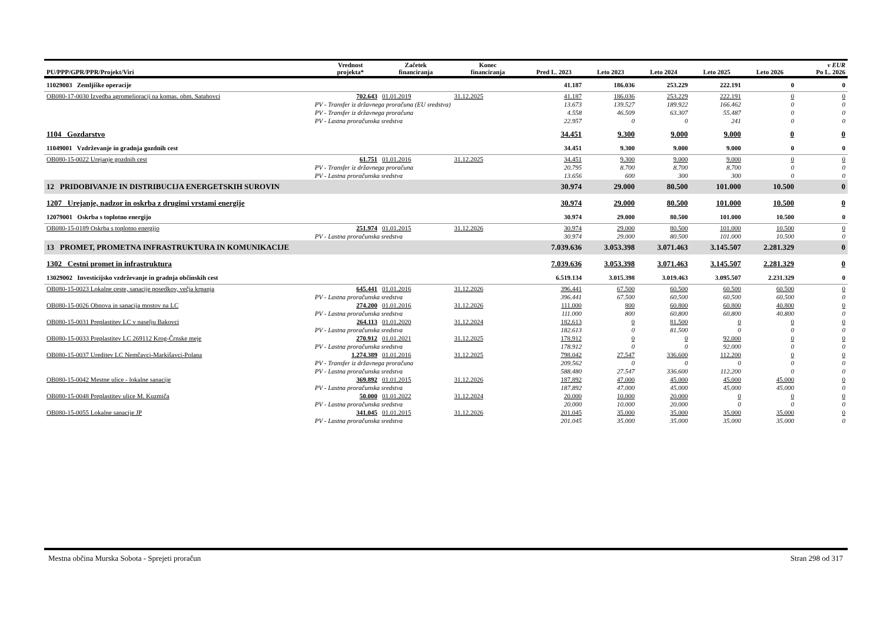| PU/PPP/GPR/PPR/Projekt/Viri | | Vrednost projekta* | Začetek financiranja | Konec financiranja | Pred L. 2023 | Leto 2023 | Leto 2024 | Leto 2025 | Leto 2026 | v EUR Po L. 2026 |
| --- | --- | --- | --- | --- | --- | --- | --- | --- | --- | --- |
| 11029003 Zemljiške operacije | | | | | 41.187 | 186.036 | 253.229 | 222.191 | 0 | 0 |
| OB080-17-0030 Izvedba agromelioracij na komas. obm. Satahovci | | 702.643 | 01.01.2019 | 31.12.2025 | 41.187 | 186.036 | 253.229 | 222.191 | 0 | 0 |
| | PV - Transfer iz državnega proračuna (EU sredstva) | | | | 13.673 | 139.527 | 189.922 | 166.462 | 0 | 0 |
| | PV - Transfer iz državnega proračuna | | | | 4.558 | 46.509 | 63.307 | 55.487 | 0 | 0 |
| | PV - Lastna proračunska sredstva | | | | 22.957 | 0 | 0 | 241 | 0 | 0 |
| 1104 Gozdarstvo | | | | | 34.451 | 9.300 | 9.000 | 9.000 | 0 | 0 |
| 11049001 Vzdrževanje in gradnja gozdnih cest | | | | | 34.451 | 9.300 | 9.000 | 9.000 | 0 | 0 |
| OB080-15-0022 Urejanje gozdnih cest | | 61.751 | 01.01.2016 | 31.12.2025 | 34.451 | 9.300 | 9.000 | 9.000 | 0 | 0 |
| | PV - Transfer iz državnega proračuna | | | | 20.795 | 8.700 | 8.700 | 8.700 | 0 | 0 |
| | PV - Lastna proračunska sredstva | | | | 13.656 | 600 | 300 | 300 | 0 | 0 |
| 12 PRIDOBIVANJE IN DISTRIBUCIJA ENERGETSKIH SUROVIN | | | | | 30.974 | 29.000 | 80.500 | 101.000 | 10.500 | 0 |
| 1207 Urejanje, nadzor in oskrba z drugimi vrstami energije | | | | | 30.974 | 29.000 | 80.500 | 101.000 | 10.500 | 0 |
| 12079001 Oskrba s toplotno energijo | | | | | 30.974 | 29.000 | 80.500 | 101.000 | 10.500 | 0 |
| OB080-15-0189 Oskrba s toplotno energijo | | 251.974 | 01.01.2015 | 31.12.2026 | 30.974 | 29.000 | 80.500 | 101.000 | 10.500 | 0 |
| | PV - Lastna proračunska sredstva | | | | 30.974 | 29.000 | 80.500 | 101.000 | 10.500 | 0 |
| 13 PROMET, PROMETNA INFRASTRUKTURA IN KOMUNIKACIJE | | | | | 7.039.636 | 3.053.398 | 3.071.463 | 3.145.507 | 2.281.329 | 0 |
| 1302 Cestni promet in infrastruktura | | | | | 7.039.636 | 3.053.398 | 3.071.463 | 3.145.507 | 2.281.329 | 0 |
| 13029002 Investicijsko vzdrževanje in gradnja občinskih cest | | | | | 6.519.134 | 3.015.398 | 3.019.463 | 3.095.507 | 2.231.329 | 0 |
| OB080-15-0023 Lokalne ceste, sanacije posedkov, večja krpanja | | 645.441 | 01.01.2016 | 31.12.2026 | 396.441 | 67.500 | 60.500 | 60.500 | 60.500 | 0 |
| | PV - Lastna proračunska sredstva | | | | 396.441 | 67.500 | 60.500 | 60.500 | 60.500 | 0 |
| OB080-15-0026 Obnova in sanacija mostov na LC | | 274.200 | 01.01.2016 | 31.12.2026 | 111.000 | 800 | 60.800 | 60.800 | 40.800 | 0 |
| | PV - Lastna proračunska sredstva | | | | 111.000 | 800 | 60.800 | 60.800 | 40.800 | 0 |
| OB080-15-0031 Preplastitev LC v naselju Bakovci | | 264.113 | 01.01.2020 | 31.12.2024 | 182.613 | 0 | 81.500 | 0 | 0 | 0 |
| | PV - Lastna proračunska sredstva | | | | 182.613 | 0 | 81.500 | 0 | 0 | 0 |
| OB080-15-0033 Preplastitev LC 269112 Krog-Črnske meje | | 270.912 | 01.01.2021 | 31.12.2025 | 178.912 | 0 | 0 | 92.000 | 0 | 0 |
| | PV - Lastna proračunska sredstva | | | | 178.912 | 0 | 0 | 92.000 | 0 | 0 |
| OB080-15-0037 Ureditev LC Nemčavci-Markišavci-Polana | | 1.274.389 | 01.01.2016 | 31.12.2025 | 798.042 | 27.547 | 336.600 | 112.200 | 0 | 0 |
| | PV - Transfer iz državnega proračuna | | | | 209.562 | 0 | 0 | 0 | 0 | 0 |
| | PV - Lastna proračunska sredstva | | | | 588.480 | 27.547 | 336.600 | 112.200 | 0 | 0 |
| OB080-15-0042 Mestne ulice - lokalne sanacije | | 369.892 | 01.01.2015 | 31.12.2026 | 187.892 | 47.000 | 45.000 | 45.000 | 45.000 | 0 |
| | PV - Lastna proračunska sredstva | | | | 187.892 | 47.000 | 45.000 | 45.000 | 45.000 | 0 |
| OB080-15-0048 Preplastitev ulice M. Kuzmiča | | 50.000 | 01.01.2022 | 31.12.2024 | 20.000 | 10.000 | 20.000 | 0 | 0 | 0 |
| | PV - Lastna proračunska sredstva | | | | 20.000 | 10.000 | 20.000 | 0 | 0 | 0 |
| OB080-15-0055 Lokalne sanacije JP | | 341.045 | 01.01.2015 | 31.12.2026 | 201.045 | 35.000 | 35.000 | 35.000 | 35.000 | 0 |
| | PV - Lastna proračunska sredstva | | | | 201.045 | 35.000 | 35.000 | 35.000 | 35.000 | 0 |
Mestna občina Murska Sobota - Sprejeti proračun Stran 298 od 317